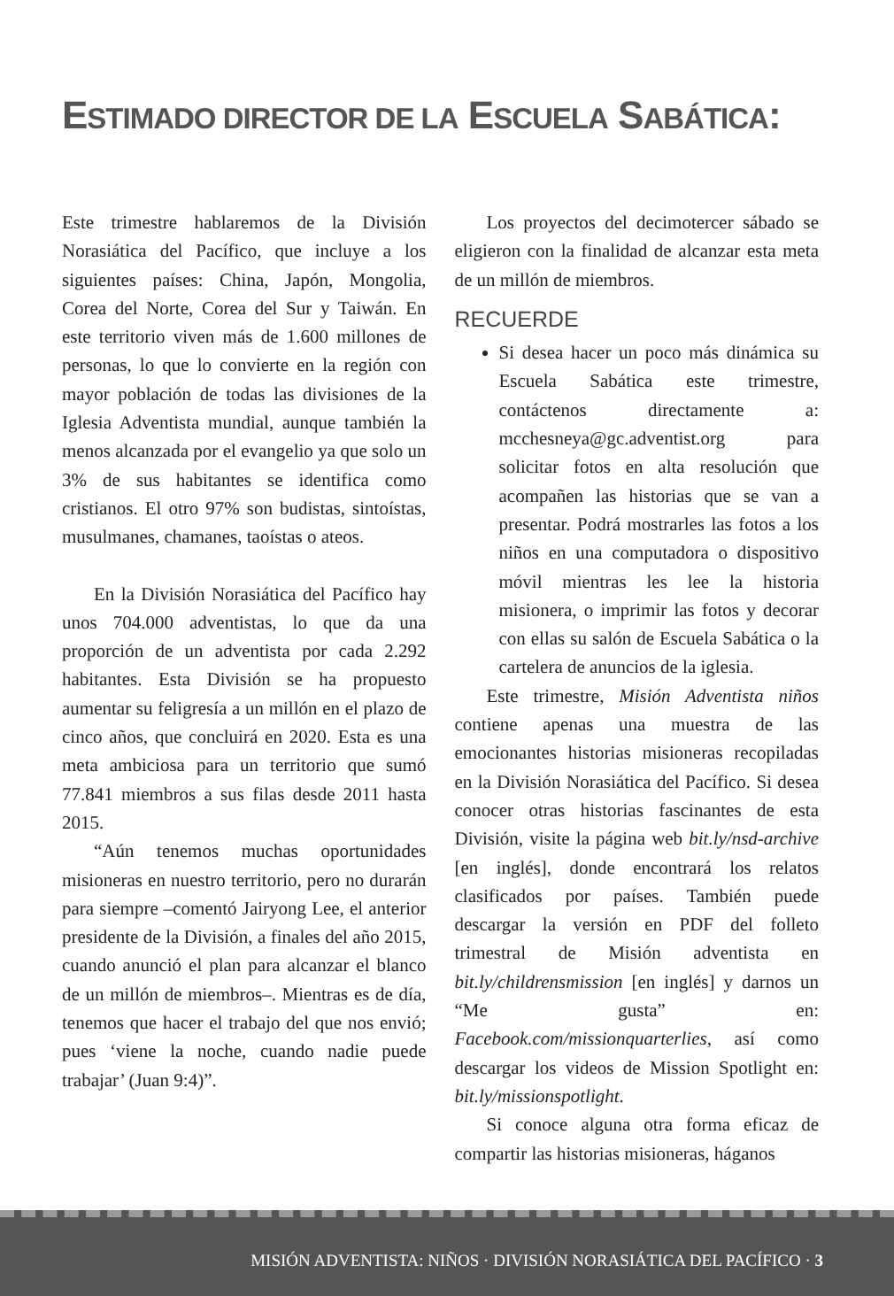ESTIMADO DIRECTOR DE LA ESCUELA SABÁTICA:
Este trimestre hablaremos de la División Norasiática del Pacífico, que incluye a los siguientes países: China, Japón, Mongolia, Corea del Norte, Corea del Sur y Taiwán. En este territorio viven más de 1.600 millones de personas, lo que lo convierte en la región con mayor población de todas las divisiones de la Iglesia Adventista mundial, aunque también la menos alcanzada por el evangelio ya que solo un 3% de sus habitantes se identifica como cristianos. El otro 97% son budistas, sintoístas, musulmanes, chamanes, taoístas o ateos.
En la División Norasiática del Pacífico hay unos 704.000 adventistas, lo que da una proporción de un adventista por cada 2.292 habitantes. Esta División se ha propuesto aumentar su feligresía a un millón en el plazo de cinco años, que concluirá en 2020. Esta es una meta ambiciosa para un territorio que sumó 77.841 miembros a sus filas desde 2011 hasta 2015.
“Aún tenemos muchas oportunidades misioneras en nuestro territorio, pero no durarán para siempre –comentó Jairyong Lee, el anterior presidente de la División, a finales del año 2015, cuando anunció el plan para alcanzar el blanco de un millón de miembros–. Mientras es de día, tenemos que hacer el trabajo del que nos envió; pues ‘viene la noche, cuando nadie puede trabajar’ (Juan 9:4)”.
Los proyectos del decimotercer sábado se eligieron con la finalidad de alcanzar esta meta de un millón de miembros.
RECUERDE
Si desea hacer un poco más dinámica su Escuela Sabática este trimestre, contáctenos directamente a: mcchesneya@gc.adventist.org para solicitar fotos en alta resolución que acompañen las historias que se van a presentar. Podrá mostrarles las fotos a los niños en una computadora o dispositivo móvil mientras les lee la historia misionera, o imprimir las fotos y decorar con ellas su salón de Escuela Sabática o la cartelera de anuncios de la iglesia.
Este trimestre, Misión Adventista niños contiene apenas una muestra de las emocionantes historias misioneras recopiladas en la División Norasiática del Pacífico. Si desea conocer otras historias fascinantes de esta División, visite la página web bit.ly/nsd-archive [en inglés], donde encontrará los relatos clasificados por países. También puede descargar la versión en PDF del folleto trimestral de Misión adventista en bit.ly/childrensmission [en inglés] y darnos un “Me gusta” en: Facebook.com/missionquarterlies, así como descargar los videos de Mission Spotlight en: bit.ly/missionspotlight.
Si conoce alguna otra forma eficaz de compartir las historias misioneras, háganos
MISIÓN ADVENTISTA: NIÑOS · DIVISIÓN NORASIÁTICA DEL PACÍFICO · 3